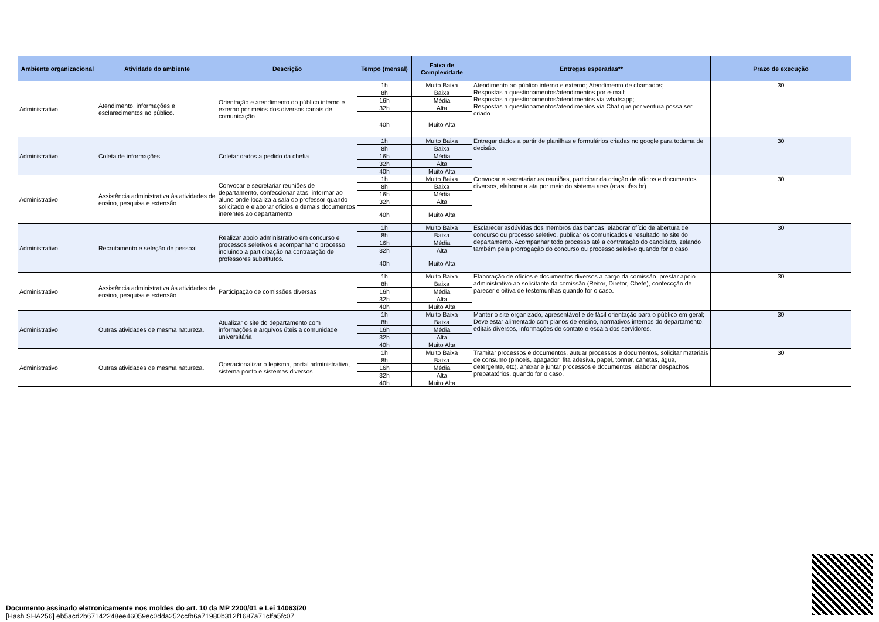| Ambiente organizacional | Atividade do ambiente | Descrição | Tempo (mensal) | Faixa de Complexidade | Entregas esperadas** | Prazo de execução |
| --- | --- | --- | --- | --- | --- | --- |
| Administrativo | Atendimento, informações e esclarecimentos ao público. | Orientação e atendimento do público interno e externo por meios dos diversos canais de comunicação. | 1h | Muito Baixa | Atendimento ao público interno e externo; Atendimento de chamados; Respostas a questionamentos/atendimentos por e-mail; Respostas a questionamentos/atendimentos via whatsapp; Respostas a questionamentos/atendimentos via Chat que por ventura possa ser criado. | 30 |
| | | | 8h | Baixa | | |
| | | | 16h | Média | | |
| | | | 32h | Alta | | |
| | | | 40h | Muito Alta | | |
| Administrativo | Coleta de informações. | Coletar dados a pedido da chefia | 1h | Muito Baixa | Entregar dados a partir de planilhas e formulários criadas no google para todama de decisão. | 30 |
| | | | 8h | Baixa | | |
| | | | 16h | Média | | |
| | | | 32h | Alta | | |
| | | | 40h | Muito Alta | | |
| Administrativo | Assistência administrativa às atividades de ensino, pesquisa e extensão. | Convocar e secretariar reuniões de departamento, confeccionar atas, informar ao aluno onde localiza a sala do professor quando solicitado e elaborar ofícios e demais documentos inerentes ao departamento | 1h | Muito Baixa | Convocar e secretariar as reuniões, participar da criação de ofícios e documentos diversos, elaborar a ata por meio do sistema atas (atas.ufes.br) | 30 |
| | | | 8h | Baixa | | |
| | | | 16h | Média | | |
| | | | 32h | Alta | | |
| | | | 40h | Muito Alta | | |
| Administrativo | Recrutamento e seleção de pessoal. | Realizar apoio administrativo em concurso e processos seletivos e acompanhar o processo, incluindo a participação na contratação de professores substitutos. | 1h | Muito Baixa | Esclarecer asdúvidas dos membros das bancas, elaborar ofício de abertura de concurso ou processo seletivo, publicar os comunicados e resultado no site do departamento. Acompanhar todo processo até a contratação do candidato, zelando também pela prorrogação do concurso ou processo seletivo quando for o caso. | 30 |
| | | | 8h | Baixa | | |
| | | | 16h | Média | | |
| | | | 32h | Alta | | |
| | | | 40h | Muito Alta | | |
| Administrativo | Assistência administrativa às atividades de ensino, pesquisa e extensão. | Participação de comissões diversas | 1h | Muito Baixa | Elaboração de ofícios e documentos diversos a cargo da comissão, prestar apoio administrativo ao solicitante da comissão (Reitor, Diretor, Chefe), confeccção de parecer e oitiva de testemunhas quando for o caso. | 30 |
| | | | 8h | Baixa | | |
| | | | 16h | Média | | |
| | | | 32h | Alta | | |
| | | | 40h | Muito Alta | | |
| Administrativo | Outras atividades de mesma natureza. | Atualizar o site do departamento com informações e arquivos úteis a comunidade universitária | 1h | Muito Baixa | Manter o site organizado, apresentável e de fácil orientação para o público em geral; Deve estar alimentado com planos de ensino, normativos internos do departamento, editais diversos, informações de contato e escala dos servidores. | 30 |
| | | | 8h | Baixa | | |
| | | | 16h | Média | | |
| | | | 32h | Alta | | |
| | | | 40h | Muito Alta | | |
| Administrativo | Outras atividades de mesma natureza. | Operacionalizar o lepisma, portal administrativo, sistema ponto e sistemas diversos | 1h | Muito Baixa | Tramitar processos e documentos, autuar processos e documentos, solicitar materiais de consumo (pinceis, apagador, fita adesiva, papel, tonner, canetas, água, detergente, etc), anexar e juntar processos e documentos, elaborar despachos prepatatórios, quando for o caso. | 30 |
| | | | 8h | Baixa | | |
| | | | 16h | Média | | |
| | | | 32h | Alta | | |
| | | | 40h | Muito Alta | | |
Documento assinado eletronicamente nos moldes do art. 10 da MP 2200/01 e Lei 14063/20
[Hash SHA256] eb5acd2b67142248ee46059ec0dda252ccfb6a71980b312f1687a71cffa5fc07